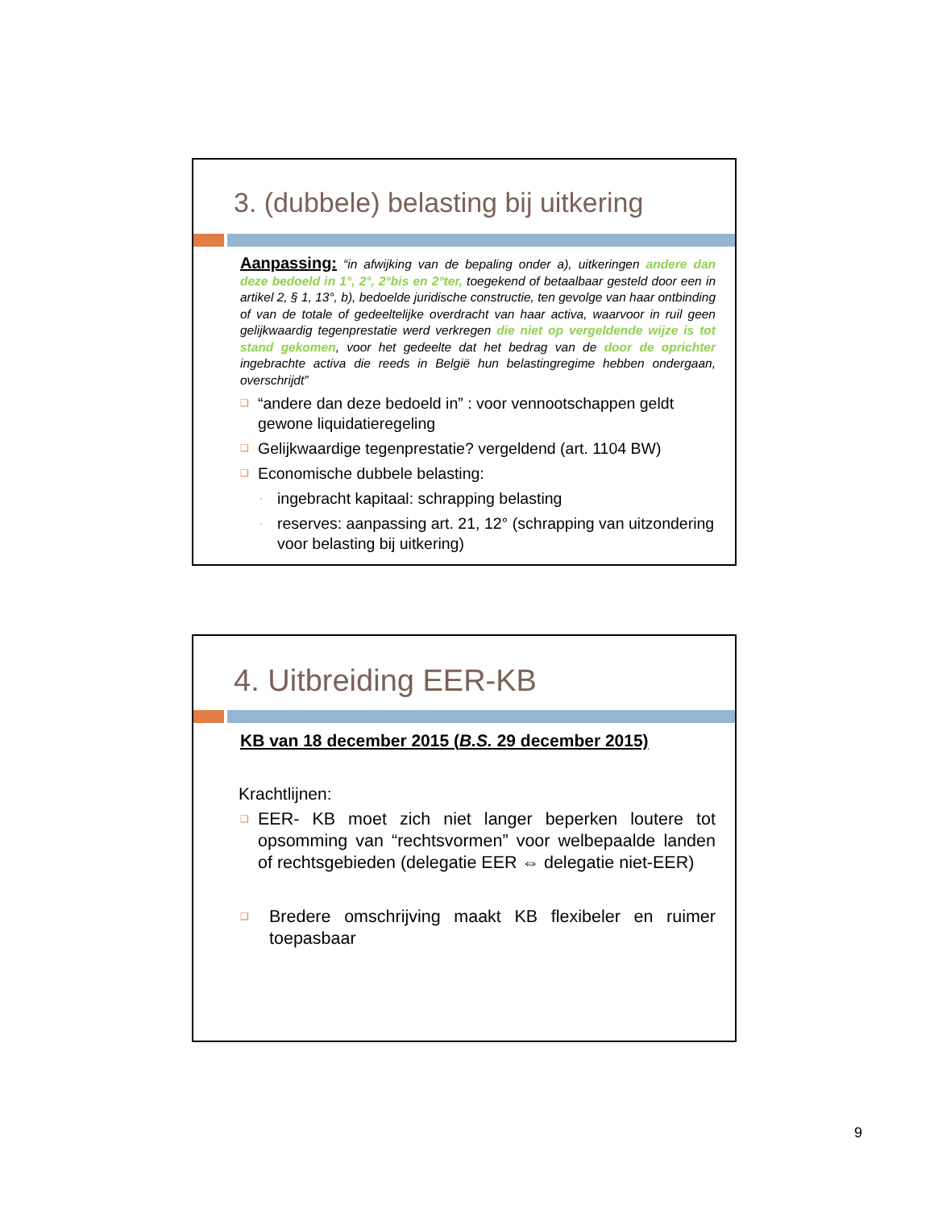3. (dubbele) belasting bij uitkering
Aanpassing: “in afwijking van de bepaling onder a), uitkeringen andere dan deze bedoeld in 1°, 2°, 2°bis en 2°ter, toegekend of betaalbaar gesteld door een in artikel 2, § 1, 13°, b), bedoelde juridische constructie, ten gevolge van haar ontbinding of van de totale of gedeeltelijke overdracht van haar activa, waarvoor in ruil geen gelijkwaardig tegenprestatie werd verkregen die niet op vergeldende wijze is tot stand gekomen, voor het gedeelte dat het bedrag van de door de oprichter ingebrachte activa die reeds in België hun belastingregime hebben ondergaan, overschrijdt”
❑ “andere dan deze bedoeld in” : voor vennootschappen geldt gewone liquidatieregeling
❑ Gelijkwaardige tegenprestatie? vergeldend (art. 1104 BW)
❑ Economische dubbele belasting:
- ingebracht kapitaal: schrapping belasting
- reserves: aanpassing art. 21, 12° (schrapping van uitzondering voor belasting bij uitkering)
4. Uitbreiding EER-KB
KB van 18 december 2015 (B.S. 29 december 2015)
Krachtlijnen:
❑ EER- KB moet zich niet langer beperken loutere tot opsomming van “rechtsvormen” voor welbepaalde landen of rechtsgebieden (delegatie EER ⇔ delegatie niet-EER)
❑ Bredere omschrijving maakt KB flexibeler en ruimer toepasbaar
9